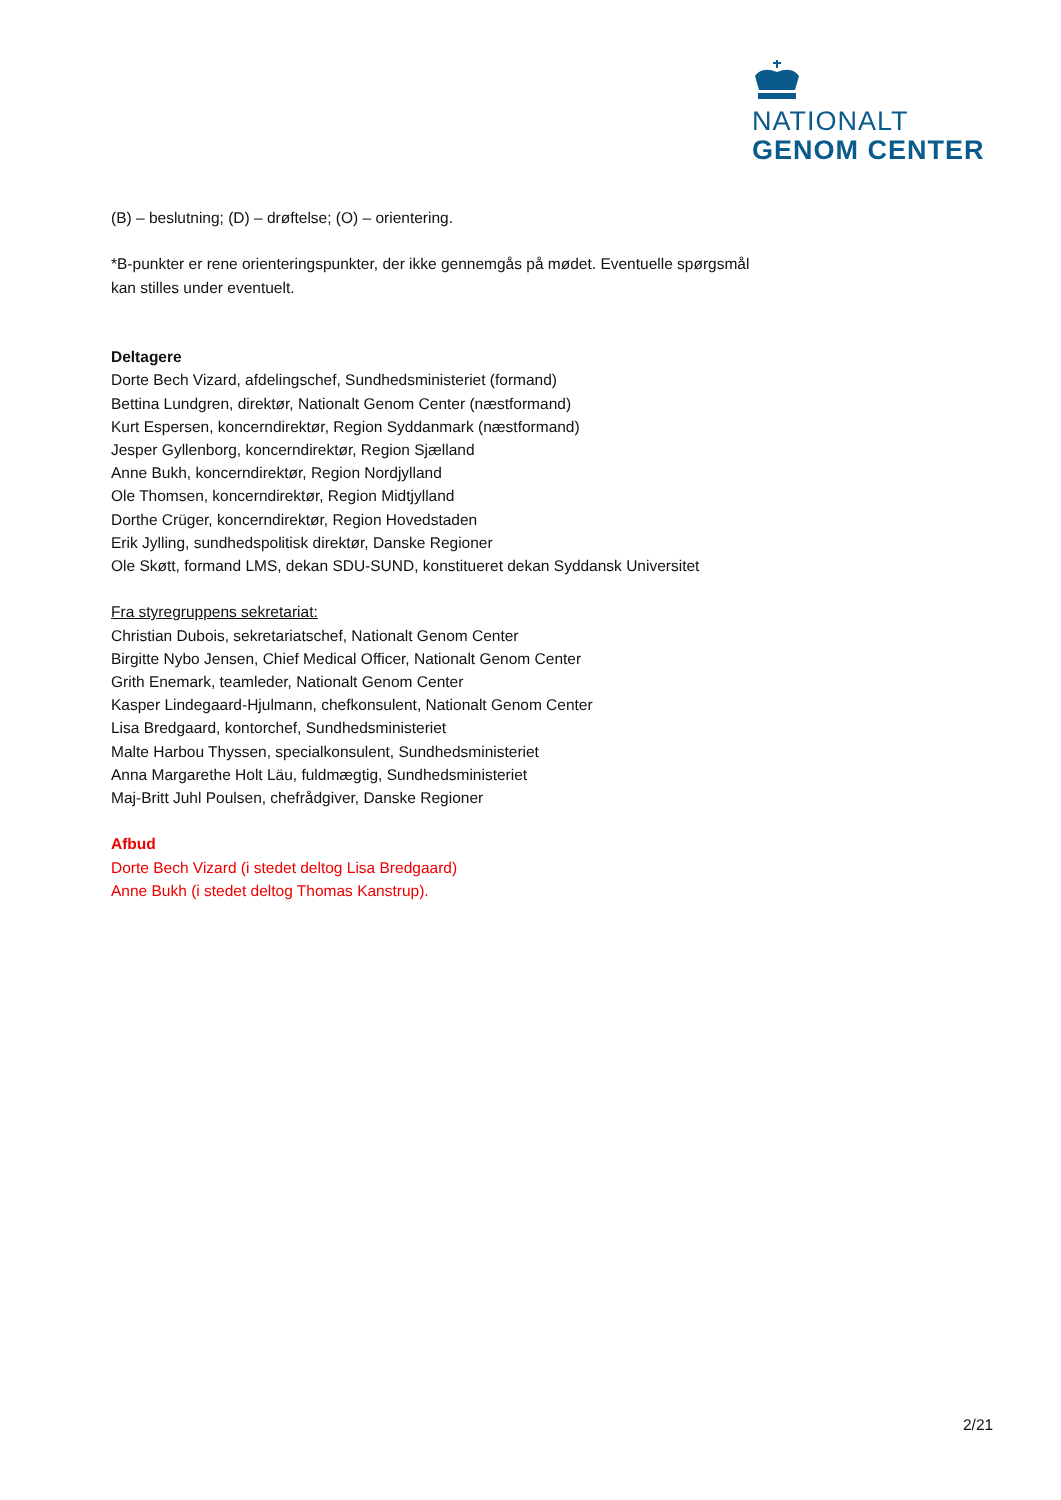NATIONALT
GENOM CENTER
(B) – beslutning; (D) – drøftelse; (O) – orientering.
*B-punkter er rene orienteringspunkter, der ikke gennemgås på mødet. Eventuelle spørgsmål kan stilles under eventuelt.
Deltagere
Dorte Bech Vizard, afdelingschef, Sundhedsministeriet (formand)
Bettina Lundgren, direktør, Nationalt Genom Center (næstformand)
Kurt Espersen, koncerndirektør, Region Syddanmark (næstformand)
Jesper Gyllenborg, koncerndirektør, Region Sjælland
Anne Bukh, koncerndirektør, Region Nordjylland
Ole Thomsen, koncerndirektør, Region Midtjylland
Dorthe Crüger, koncerndirektør, Region Hovedstaden
Erik Jylling, sundhedspolitisk direktør, Danske Regioner
Ole Skøtt, formand LMS, dekan SDU-SUND, konstitueret dekan Syddansk Universitet
Fra styregruppens sekretariat:
Christian Dubois, sekretariatschef, Nationalt Genom Center
Birgitte Nybo Jensen, Chief Medical Officer, Nationalt Genom Center
Grith Enemark, teamleder, Nationalt Genom Center
Kasper Lindegaard-Hjulmann, chefkonsulent, Nationalt Genom Center
Lisa Bredgaard, kontorchef, Sundhedsministeriet
Malte Harbou Thyssen, specialkonsulent, Sundhedsministeriet
Anna Margarethe Holt Läu, fuldmægtig, Sundhedsministeriet
Maj-Britt Juhl Poulsen, chefrådgiver, Danske Regioner
Afbud
Dorte Bech Vizard (i stedet deltog Lisa Bredgaard)
Anne Bukh (i stedet deltog Thomas Kanstrup).
2/21